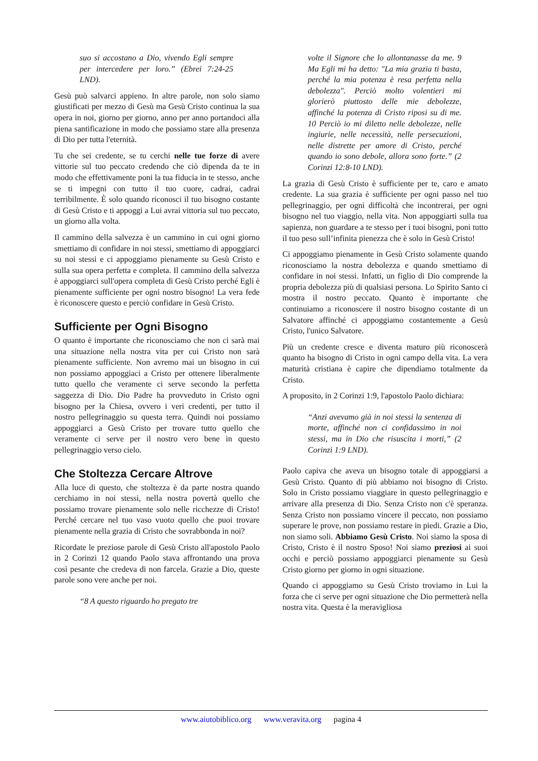suo si accostano a Dio, vivendo Egli sempre per intercedere per loro.” (Ebrei 7:24-25 LND).
Gesù può salvarci appieno. In altre parole, non solo siamo giustificati per mezzo di Gesù ma Gesù Cristo continua la sua opera in noi, giorno per giorno, anno per anno portandoci alla piena santificazione in modo che possiamo stare alla presenza di Dio per tutta l'eternità.
Tu che sei credente, se tu cerchi nelle tue forze di avere vittorie sul tuo peccato credendo che ciò dipenda da te in modo che effettivamente poni la tua fiducia in te stesso, anche se ti impegni con tutto il tuo cuore, cadrai, cadrai terribilmente. È solo quando riconosci il tuo bisogno costante di Gesù Cristo e ti appoggi a Lui avrai vittoria sul tuo peccato, un giorno alla volta.
Il cammino della salvezza è un cammino in cui ogni giorno smettiamo di confidare in noi stessi, smettiamo di appoggiarci su noi stessi e ci appoggiamo pienamente su Gesù Cristo e sulla sua opera perfetta e completa. Il cammino della salvezza è appoggiarci sull'opera completa di Gesù Cristo perché Egli è pienamente sufficiente per ogni nostro bisogno! La vera fede è riconoscere questo e perciò confidare in Gesù Cristo.
Sufficiente per Ogni Bisogno
O quanto è importante che riconosciamo che non ci sarà mai una situazione nella nostra vita per cui Cristo non sarà pienamente sufficiente. Non avremo mai un bisogno in cui non possiamo appoggiaci a Cristo per ottenere liberalmente tutto quello che veramente ci serve secondo la perfetta saggezza di Dio. Dio Padre ha provveduto in Cristo ogni bisogno per la Chiesa, ovvero i veri credenti, per tutto il nostro pellegrinaggio su questa terra. Quindi noi possiamo appoggiarci a Gesù Cristo per trovare tutto quello che veramente ci serve per il nostro vero bene in questo pellegrinaggio verso cielo.
Che Stoltezza Cercare Altrove
Alla luce di questo, che stoltezza è da parte nostra quando cerchiamo in noi stessi, nella nostra povertà quello che possiamo trovare pienamente solo nelle ricchezze di Cristo! Perché cercare nel tuo vaso vuoto quello che puoi trovare pienamente nella grazia di Cristo che sovrabbonda in noi?
Ricordate le preziose parole di Gesù Cristo all'apostolo Paolo in 2 Corinzi 12 quando Paolo stava affrontando una prova così pesante che credeva di non farcela. Grazie a Dio, queste parole sono vere anche per noi.
“8 A questo riguardo ho pregato tre
volte il Signore che lo allontanasse da me. 9 Ma Egli mi ha detto: "La mia grazia ti basta, perché la mia potenza è resa perfetta nella debolezza". Perciò molto volentieri mi glorierò piuttosto delle mie debolezze, affinché la potenza di Cristo riposi su di me. 10 Perciò io mi diletto nelle debolezze, nelle ingiurie, nelle necessità, nelle persecuzioni, nelle distrette per amore di Cristo, perché quando io sono debole, allora sono forte.” (2 Corinzi 12:8-10 LND).
La grazia di Gesù Cristo è sufficiente per te, caro e amato credente. La sua grazia è sufficiente per ogni passo nel tuo pellegrinaggio, per ogni difficoltà che incontrerai, per ogni bisogno nel tuo viaggio, nella vita. Non appoggiarti sulla tua sapienza, non guardare a te stesso per i tuoi bisogni, poni tutto il tuo peso sull’infinita pienezza che è solo in Gesù Cristo!
Ci appoggiamo pienamente in Gesù Cristo solamente quando riconosciamo la nostra debolezza e quando smettiamo di confidare in noi stessi. Infatti, un figlio di Dio comprende la propria debolezza più di qualsiasi persona. Lo Spirito Santo ci mostra il nostro peccato. Quanto è importante che continuiamo a riconoscere il nostro bisogno costante di un Salvatore affinché ci appoggiamo costantemente a Gesù Cristo, l'unico Salvatore.
Più un credente cresce e diventa maturo più riconoscerà quanto ha bisogno di Cristo in ogni campo della vita. La vera maturità cristiana è capire che dipendiamo totalmente da Cristo.
A proposito, in 2 Corinzi 1:9, l'apostolo Paolo dichiara:
“Anzi avevamo già in noi stessi la sentenza di morte, affinché non ci confidassimo in noi stessi, ma in Dio che risuscita i morti,” (2 Corinzi 1:9 LND).
Paolo capiva che aveva un bisogno totale di appoggiarsi a Gesù Cristo. Quanto di più abbiamo noi bisogno di Cristo. Solo in Cristo possiamo viaggiare in questo pellegrinaggio e arrivare alla presenza di Dio. Senza Cristo non c'è speranza. Senza Cristo non possiamo vincere il peccato, non possiamo superare le prove, non possiamo restare in piedi. Grazie a Dio, non siamo soli. Abbiamo Gesù Cristo. Noi siamo la sposa di Cristo, Cristo è il nostro Sposo! Noi siamo preziosi ai suoi occhi e perciò possiamo appoggiarci pienamente su Gesù Cristo giorno per giorno in ogni situazione.
Quando ci appoggiamo su Gesù Cristo troviamo in Lui la forza che ci serve per ogni situazione che Dio permetterà nella nostra vita. Questa è la meravigliosa
www.aiutobiblico.org www.veravita.org pagina 4